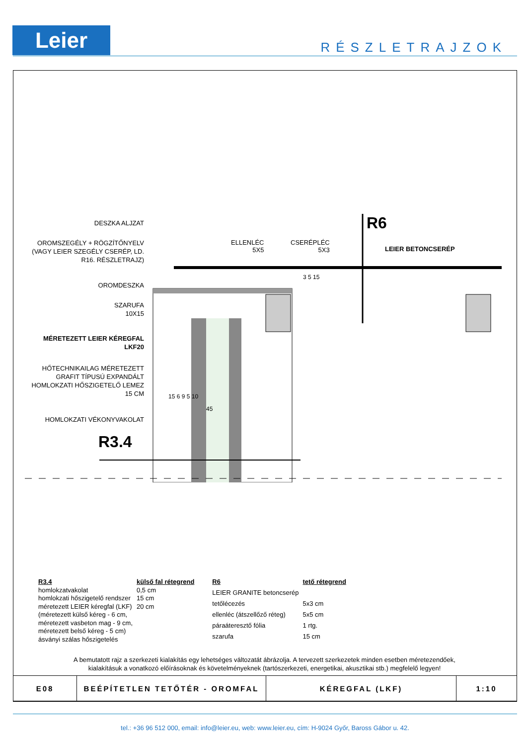Leier RÉSZLETRAJZOK
DESZKA ALJZAT
OROMSZEGÉLY + RÖGZÍTŐNYELV (VAGY LEIER SZEGÉLY CSERÉP, LD. R16. RÉSZLETRAJZ)
OROMDESZKA
SZARUFA
10X15
MÉRETEZETT LEIER KÉREGFAL
LKF20
HŐTECHNIKAILAG MÉRETEZETT GRAFIT TÍPUSÚ EXPANDÁLT HOMLOKZATI HŐSZIGETELŐ LEMEZ 15 CM
HOMLOKZATI VÉKONYVAKOLAT
R3.4
R6
ELLENLÉC
5X5
CSERÉPLÉC
5X3
LEIER BETONCSERÉP
15 6 9 5 10
45
3 5 15
| R3.4 | külső fal rétegrend |
| --- | --- |
| homlokzatvakolat | 0,5 cm |
| homlokzati hőszigetelő rendszer | 15 cm |
| méretezett LEIER kéregfal (LKF) | 20 cm |
| (méretezett külső kéreg - 6 cm, méretezett vasbeton mag - 9 cm, méretezett belső kéreg - 5 cm) ásványi szálas hőszigetelés | |
| R6 | tető rétegrend |
| --- | --- |
| LEIER GRANITE betoncserép | |
| tetőlécezés | 5x3 cm |
| ellenléc (átszellőző réteg) | 5x5 cm |
| páraáteresztő fólia | 1 rtg. |
| szarufa | 15 cm |
A bemutatott rajz a szerkezeti kialakítás egy lehetséges változatát ábrázolja. A tervezett szerkezetek minden esetben méretezendőek,
kialakításuk a vonatkozó előírásoknak és követelményeknek (tartószerkezeti, energetikai, akusztikai stb.) megfelelő legyen!
| E08 | BEÉPÍTETLEN TETŐTÉR - OROMFAL | KÉREGFAL (LKF) | 1:10 |
tel.: +36 96 512 000, email: info@leier.eu, web: www.leier.eu, cím: H-9024 Győr, Baross Gábor u. 42.